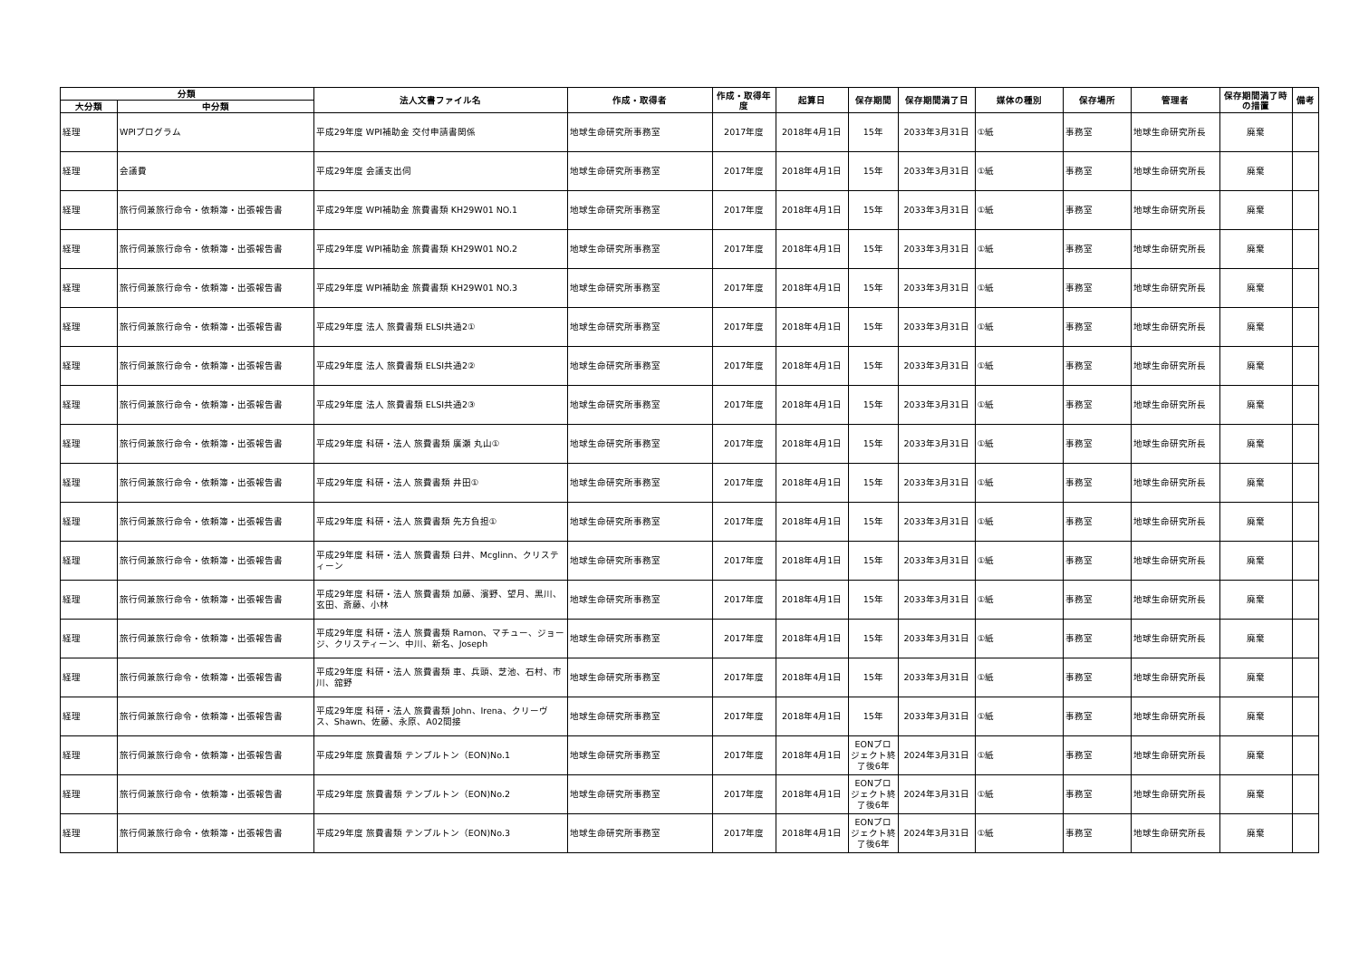| 分類 | | 法人文書ファイル名 | 作成・取得者 | 作成・取得年度 | 起算日 | 保存期間 | 保存期間満了日 | 媒体の種別 | 保存場所 | 管理者 | 保存期間満了時の措置 | 備考 |
| --- | --- | --- | --- | --- | --- | --- | --- | --- | --- | --- | --- | --- |
| 大分類 | 中分類 | | | | | | | | | | | |
| 経理 | WPIプログラム | 平成29年度 WPI補助金 交付申請書関係 | 地球生命研究所事務室 | 2017年度 | 2018年4月1日 | 15年 | 2033年3月31日 | ①紙 | 事務室 | 地球生命研究所長 | 廃棄 | |
| 経理 | 会議費 | 平成29年度 会議支出伺 | 地球生命研究所事務室 | 2017年度 | 2018年4月1日 | 15年 | 2033年3月31日 | ①紙 | 事務室 | 地球生命研究所長 | 廃棄 | |
| 経理 | 旅行伺兼旅行命令・依頼簿・出張報告書 | 平成29年度 WPI補助金 旅費書類 KH29W01 NO.1 | 地球生命研究所事務室 | 2017年度 | 2018年4月1日 | 15年 | 2033年3月31日 | ①紙 | 事務室 | 地球生命研究所長 | 廃棄 | |
| 経理 | 旅行伺兼旅行命令・依頼簿・出張報告書 | 平成29年度 WPI補助金 旅費書類 KH29W01 NO.2 | 地球生命研究所事務室 | 2017年度 | 2018年4月1日 | 15年 | 2033年3月31日 | ①紙 | 事務室 | 地球生命研究所長 | 廃棄 | |
| 経理 | 旅行伺兼旅行命令・依頼簿・出張報告書 | 平成29年度 WPI補助金 旅費書類 KH29W01 NO.3 | 地球生命研究所事務室 | 2017年度 | 2018年4月1日 | 15年 | 2033年3月31日 | ①紙 | 事務室 | 地球生命研究所長 | 廃棄 | |
| 経理 | 旅行伺兼旅行命令・依頼簿・出張報告書 | 平成29年度 法人 旅費書類 ELSI共通2① | 地球生命研究所事務室 | 2017年度 | 2018年4月1日 | 15年 | 2033年3月31日 | ①紙 | 事務室 | 地球生命研究所長 | 廃棄 | |
| 経理 | 旅行伺兼旅行命令・依頼簿・出張報告書 | 平成29年度 法人 旅費書類 ELSI共通2② | 地球生命研究所事務室 | 2017年度 | 2018年4月1日 | 15年 | 2033年3月31日 | ①紙 | 事務室 | 地球生命研究所長 | 廃棄 | |
| 経理 | 旅行伺兼旅行命令・依頼簿・出張報告書 | 平成29年度 法人 旅費書類 ELSI共通2③ | 地球生命研究所事務室 | 2017年度 | 2018年4月1日 | 15年 | 2033年3月31日 | ①紙 | 事務室 | 地球生命研究所長 | 廃棄 | |
| 経理 | 旅行伺兼旅行命令・依頼簿・出張報告書 | 平成29年度 科研・法人 旅費書類 廣瀬 丸山① | 地球生命研究所事務室 | 2017年度 | 2018年4月1日 | 15年 | 2033年3月31日 | ①紙 | 事務室 | 地球生命研究所長 | 廃棄 | |
| 経理 | 旅行伺兼旅行命令・依頼簿・出張報告書 | 平成29年度 科研・法人 旅費書類 井田① | 地球生命研究所事務室 | 2017年度 | 2018年4月1日 | 15年 | 2033年3月31日 | ①紙 | 事務室 | 地球生命研究所長 | 廃棄 | |
| 経理 | 旅行伺兼旅行命令・依頼簿・出張報告書 | 平成29年度 科研・法人 旅費書類 先方負担① | 地球生命研究所事務室 | 2017年度 | 2018年4月1日 | 15年 | 2033年3月31日 | ①紙 | 事務室 | 地球生命研究所長 | 廃棄 | |
| 経理 | 旅行伺兼旅行命令・依頼簿・出張報告書 | 平成29年度 科研・法人 旅費書類 臼井、Mcglinn、クリスティーン | 地球生命研究所事務室 | 2017年度 | 2018年4月1日 | 15年 | 2033年3月31日 | ①紙 | 事務室 | 地球生命研究所長 | 廃棄 | |
| 経理 | 旅行伺兼旅行命令・依頼簿・出張報告書 | 平成29年度 科研・法人 旅費書類 加藤、濱野、望月、黒川、玄田、斎藤、小林 | 地球生命研究所事務室 | 2017年度 | 2018年4月1日 | 15年 | 2033年3月31日 | ①紙 | 事務室 | 地球生命研究所長 | 廃棄 | |
| 経理 | 旅行伺兼旅行命令・依頼簿・出張報告書 | 平成29年度 科研・法人 旅費書類 Ramon、マチュー、ジョージ、クリスティーン、中川、新名、Joseph | 地球生命研究所事務室 | 2017年度 | 2018年4月1日 | 15年 | 2033年3月31日 | ①紙 | 事務室 | 地球生命研究所長 | 廃棄 | |
| 経理 | 旅行伺兼旅行命令・依頼簿・出張報告書 | 平成29年度 科研・法人 旅費書類 車、兵頭、芝池、石村、市川、舘野 | 地球生命研究所事務室 | 2017年度 | 2018年4月1日 | 15年 | 2033年3月31日 | ①紙 | 事務室 | 地球生命研究所長 | 廃棄 | |
| 経理 | 旅行伺兼旅行命令・依頼簿・出張報告書 | 平成29年度 科研・法人 旅費書類 John、Irena、クリーヴス、Shawn、佐藤、永原、A02間接 | 地球生命研究所事務室 | 2017年度 | 2018年4月1日 | 15年 | 2033年3月31日 | ①紙 | 事務室 | 地球生命研究所長 | 廃棄 | |
| 経理 | 旅行伺兼旅行命令・依頼簿・出張報告書 | 平成29年度 旅費書類 テンプルトン（EON)No.1 | 地球生命研究所事務室 | 2017年度 | 2018年4月1日 | EONプロジェクト終了後6年 | 2024年3月31日 | ①紙 | 事務室 | 地球生命研究所長 | 廃棄 | |
| 経理 | 旅行伺兼旅行命令・依頼簿・出張報告書 | 平成29年度 旅費書類 テンプルトン（EON)No.2 | 地球生命研究所事務室 | 2017年度 | 2018年4月1日 | EONプロジェクト終了後6年 | 2024年3月31日 | ①紙 | 事務室 | 地球生命研究所長 | 廃棄 | |
| 経理 | 旅行伺兼旅行命令・依頼簿・出張報告書 | 平成29年度 旅費書類 テンプルトン（EON)No.3 | 地球生命研究所事務室 | 2017年度 | 2018年4月1日 | EONプロジェクト終了後6年 | 2024年3月31日 | ①紙 | 事務室 | 地球生命研究所長 | 廃棄 | |